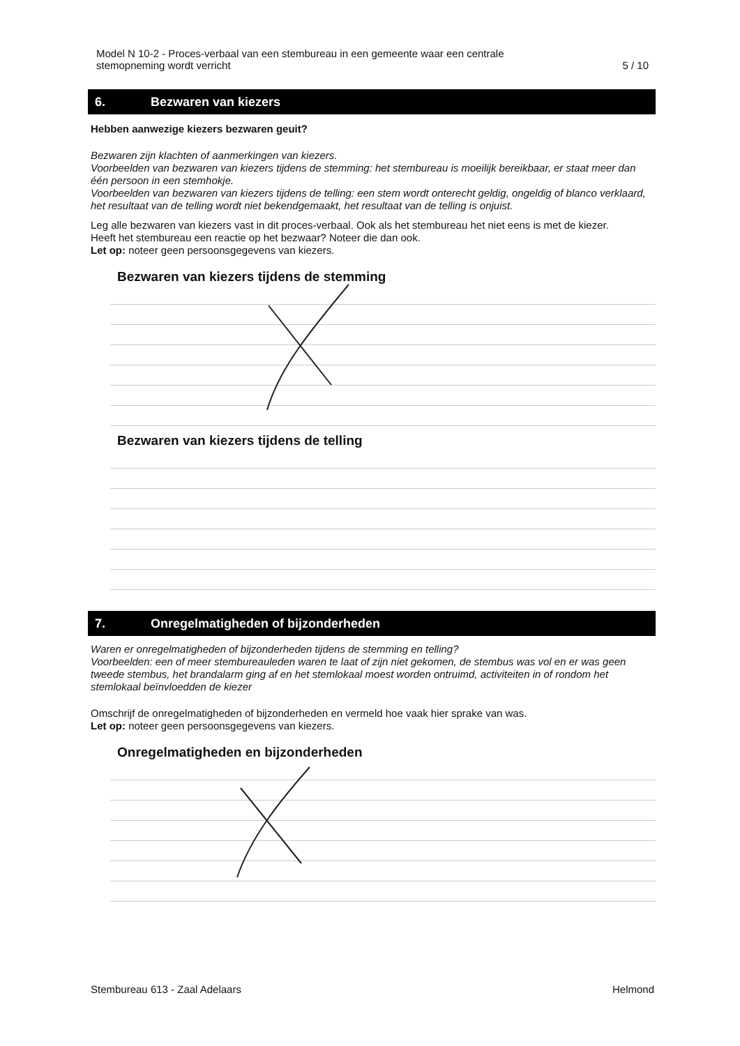Model N 10-2 - Proces-verbaal van een stembureau in een gemeente waar een centrale
stemopneming wordt verricht
5 / 10
6. Bezwaren van kiezers
Hebben aanwezige kiezers bezwaren geuit?
Bezwaren zijn klachten of aanmerkingen van kiezers.
Voorbeelden van bezwaren van kiezers tijdens de stemming: het stembureau is moeilijk bereikbaar, er staat meer dan één persoon in een stemhokje.
Voorbeelden van bezwaren van kiezers tijdens de telling: een stem wordt onterecht geldig, ongeldig of blanco verklaard, het resultaat van de telling wordt niet bekendgemaakt, het resultaat van de telling is onjuist.
Leg alle bezwaren van kiezers vast in dit proces-verbaal. Ook als het stembureau het niet eens is met de kiezer.
Heeft het stembureau een reactie op het bezwaar? Noteer die dan ook.
Let op: noteer geen persoonsgegevens van kiezers.
Bezwaren van kiezers tijdens de stemming
Bezwaren van kiezers tijdens de telling
7. Onregelmatigheden of bijzonderheden
Waren er onregelmatigheden of bijzonderheden tijdens de stemming en telling?
Voorbeelden: een of meer stembureauleden waren te laat of zijn niet gekomen, de stembus was vol en er was geen tweede stembus, het brandalarm ging af en het stemlokaal moest worden ontruimd, activiteiten in of rondom het stemlokaal beïnvloedden de kiezer
Omschrijf de onregelmatigheden of bijzonderheden en vermeld hoe vaak hier sprake van was.
Let op: noteer geen persoonsgegevens van kiezers.
Onregelmatigheden en bijzonderheden
Stembureau 613 - Zaal Adelaars Helmond